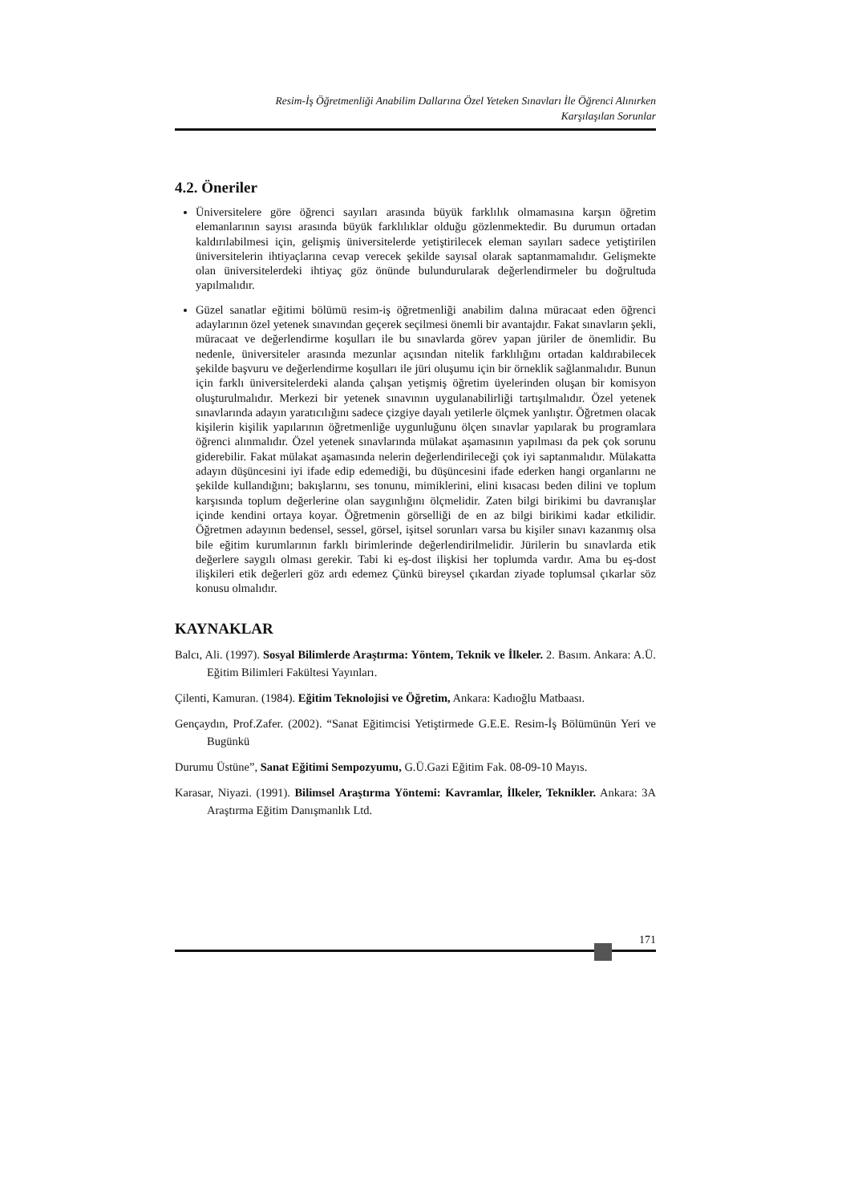Resim-İş Öğretmenliği Anabilim Dallarına Özel Yeteken Sınavları İle Öğrenci Alınırken
Karşılaşılan Sorunlar
4.2. Öneriler
Üniversitelere göre öğrenci sayıları arasında büyük farklılık olmamasına karşın öğretim elemanlarının sayısı arasında büyük farklılıklar olduğu gözlenmektedir. Bu durumun ortadan kaldırılabilmesi için, gelişmiş üniversitelerde yetiştirilecek eleman sayıları sadece yetiştirilen üniversitelerin ihtiyaçlarına cevap verecek şekilde sayısal olarak saptanmamalıdır. Gelişmekte olan üniversitelerdeki ihtiyaç göz önünde bulundurularak değerlendirmeler bu doğrultuda yapılmalıdır.
Güzel sanatlar eğitimi bölümü resim-iş öğretmenliği anabilim dalına müracaat eden öğrenci adaylarının özel yetenek sınavından geçerek seçilmesi önemli bir avantajdır. Fakat sınavların şekli, müracaat ve değerlendirme koşulları ile bu sınavlarda görev yapan jüriler de önemlidir. Bu nedenle, üniversiteler arasında mezunlar açısından nitelik farklılığını ortadan kaldırabilecek şekilde başvuru ve değerlendirme koşulları ile jüri oluşumu için bir örneklik sağlanmalıdır. Bunun için farklı üniversitelerdeki alanda çalışan yetişmiş öğretim üyelerinden oluşan bir komisyon oluşturulmalıdır. Merkezi bir yetenek sınavının uygulanabilirliği tartışılmalıdır. Özel yetenek sınavlarında adayın yaratıcılığını sadece çizgiye dayalı yetilerle ölçmek yanlıştır. Öğretmen olacak kişilerin kişilik yapılarının öğretmenliğe uygunluğunu ölçen sınavlar yapılarak bu programlara öğrenci alınmalıdır. Özel yetenek sınavlarında mülakat aşamasının yapılması da pek çok sorunu giderebilir. Fakat mülakat aşamasında nelerin değerlendirileceği çok iyi saptanmalıdır. Mülakatta adayın düşüncesini iyi ifade edip edemediği, bu düşüncesini ifade ederken hangi organlarını ne şekilde kullandığını; bakışlarını, ses tonunu, mimiklerini, elini kısacası beden dilini ve toplum karşısında toplum değerlerine olan saygınlığını ölçmelidir. Zaten bilgi birikimi bu davranışlar içinde kendini ortaya koyar. Öğretmenin görselliği de en az bilgi birikimi kadar etkilidir. Öğretmen adayının bedensel, sessel, görsel, işitsel sorunları varsa bu kişiler sınavı kazanmış olsa bile eğitim kurumlarının farklı birimlerinde değerlendirilmelidir. Jürilerin bu sınavlarda etik değerlere saygılı olması gerekir. Tabi ki eş-dost ilişkisi her toplumda vardır. Ama bu eş-dost ilişkileri etik değerleri göz ardı edemez Çünkü bireysel çıkardan ziyade toplumsal çıkarlar söz konusu olmalıdır.
KAYNAKLAR
Balcı, Ali. (1997). Sosyal Bilimlerde Araştırma: Yöntem, Teknik ve İlkeler. 2. Basım. Ankara: A.Ü. Eğitim Bilimleri Fakültesi Yayınları.
Çilenti, Kamuran. (1984). Eğitim Teknolojisi ve Öğretim, Ankara: Kadıoğlu Matbaası.
Gençaydın, Prof.Zafer. (2002). “Sanat Eğitimcisi Yetiştirmede G.E.E. Resim-İş Bölümünün Yeri ve Bugünkü
Durumu Üstüne”, Sanat Eğitimi Sempozyumu, G.Ü.Gazi Eğitim Fak. 08-09-10 Mayıs.
Karasar, Niyazi. (1991). Bilimsel Araştırma Yöntemi: Kavramlar, İlkeler, Teknikler. Ankara: 3A Araştırma Eğitim Danışmanlık Ltd.
171